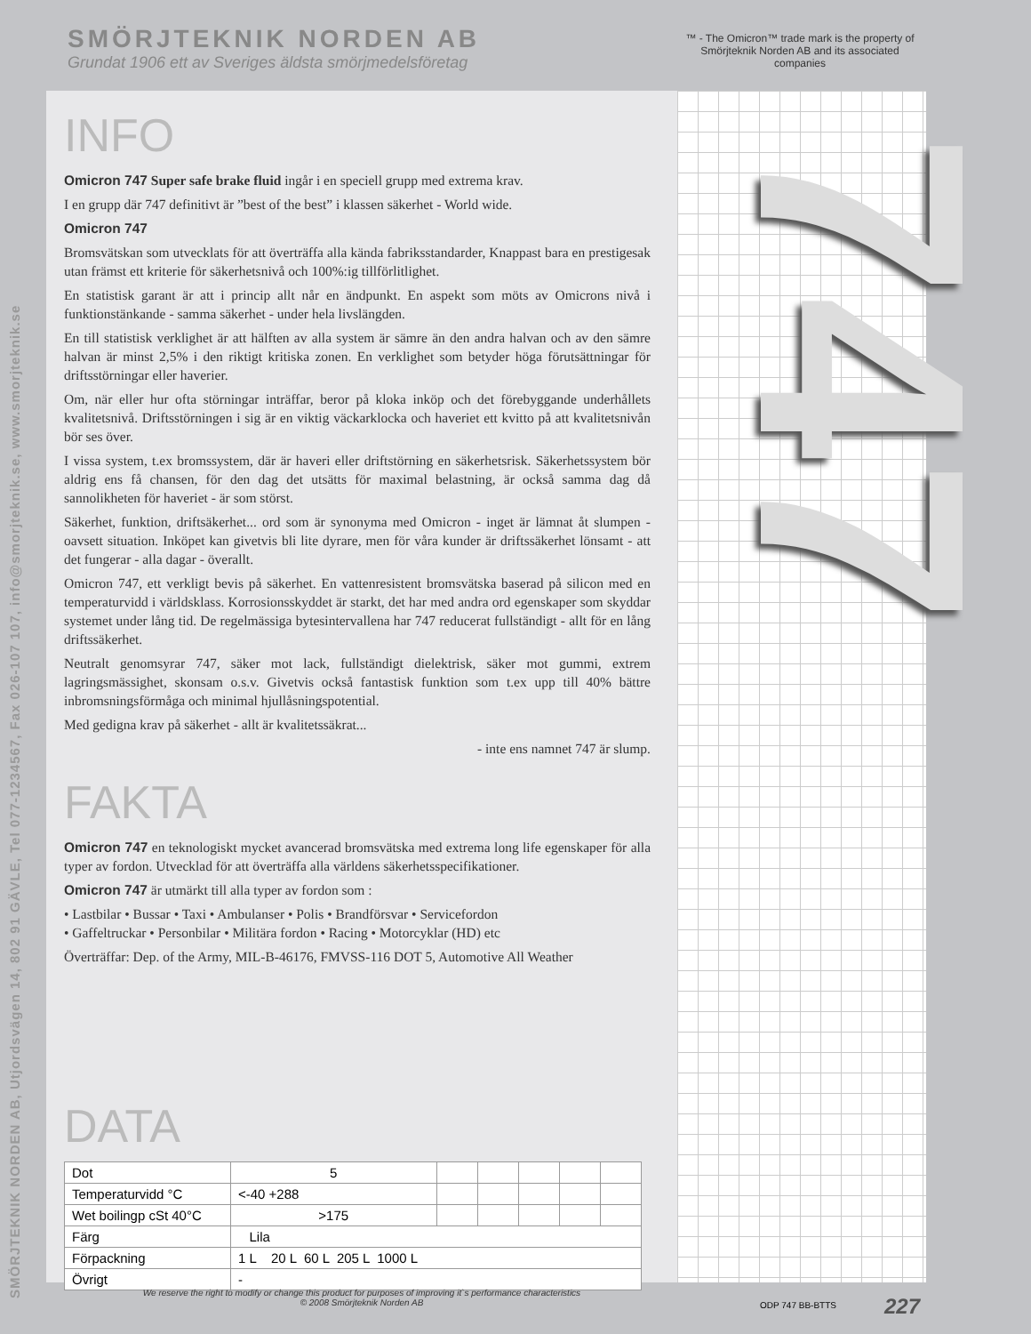SMÖRJTEKNIK NORDEN AB, Utjordsvägen 14, 802 91 GÄVLE, Tel 077-1234567, Fax 026-107 107, info@smorjteknik.se, www.smorjteknik.se
SMÖRJTEKNIK NORDEN AB
Grundat 1906 ett av Sveriges äldsta smörjmedelsföretag
™ - The Omicron™ trade mark is the property of Smörjteknik Norden AB and its associated companies
747
INFO
Omicron 747 Super safe brake fluid ingår i en speciell grupp med extrema krav.
I en grupp där 747 definitivt är ”best of the best” i klassen säkerhet - World wide.
Omicron 747
Bromsvätskan som utvecklats för att överträffa alla kända fabriksstandarder, Knappast bara en prestigesak utan främst ett kriterie för säkerhetsnivå och 100%:ig tillförlitlighet.
En statistisk garant är att i princip allt når en ändpunkt. En aspekt som möts av Omicrons nivå i funktionstänkande - samma säkerhet - under hela livslängden.
En till statistisk verklighet är att hälften av alla system är sämre än den andra halvan och av den sämre halvan är minst 2,5% i den riktigt kritiska zonen. En verklighet som betyder höga förutsättningar för driftsstörningar eller haverier.
Om, när eller hur ofta störningar inträffar, beror på kloka inköp och det förebyggande underhållets kvalitetsnivå. Driftsstörningen i sig är en viktig väckarklocka och haveriet ett kvitto på att kvalitetsnivån bör ses över.
I vissa system, t.ex bromssystem, där är haveri eller driftstörning en säkerhetsrisk. Säkerhetssystem bör aldrig ens få chansen, för den dag det utsätts för maximal belastning, är också samma dag då sannolikheten för haveriet - är som störst.
Säkerhet, funktion, driftsäkerhet... ord som är synonyma med Omicron - inget är lämnat åt slumpen - oavsett situation. Inköpet kan givetvis bli lite dyrare, men för våra kunder är driftssäkerhet lönsamt - att det fungerar - alla dagar - överallt.
Omicron 747, ett verkligt bevis på säkerhet. En vattenresistent bromsvätska baserad på silicon med en temperaturvidd i världsklass. Korrosionsskyddet är starkt, det har med andra ord egenskaper som skyddar systemet under lång tid. De regelmässiga bytesintervallena har 747 reducerat fullständigt - allt för en lång driftssäkerhet.
Neutralt genomsyrar 747, säker mot lack, fullständigt dielektrisk, säker mot gummi, extrem lagringsmässighet, skonsam o.s.v. Givetvis också fantastisk funktion som t.ex upp till 40% bättre inbromsningsförmåga och minimal hjullåsningspotential.
Med gedigna krav på säkerhet - allt är kvalitetssäkrat...
- inte ens namnet 747 är slump.
FAKTA
Omicron 747 en teknologiskt mycket avancerad bromsvätska med extrema long life egenskaper för alla typer av fordon. Utvecklad för att överträffa alla världens säkerhetsspecifikationer.
Omicron 747 är utmärkt till alla typer av fordon som :
• Lastbilar • Bussar • Taxi • Ambulanser • Polis • Brandförsvar • Servicefordon
• Gaffeltruckar • Personbilar • Militära fordon • Racing • Motorcyklar (HD) etc
Överträffar: Dep. of the Army, MIL-B-46176, FMVSS-116 DOT 5, Automotive All Weather
DATA
| Dot | 5 | | | | | |
| Temperaturvidd °C | <-40 +288 | | | | | |
| Wet boilingp cSt 40°C | >175 | | | | | |
| Färg | Lila | | | | | |
| Förpackning | 1 L 20 L 60 L 205 L 1000 L | | | | | |
| Övrigt | - | | | | | |
We reserve the right to modify or change this product for purposes of improving it`s performance characteristics
© 2008 Smörjteknik Norden AB
ODP 747 BB-BTTS 227